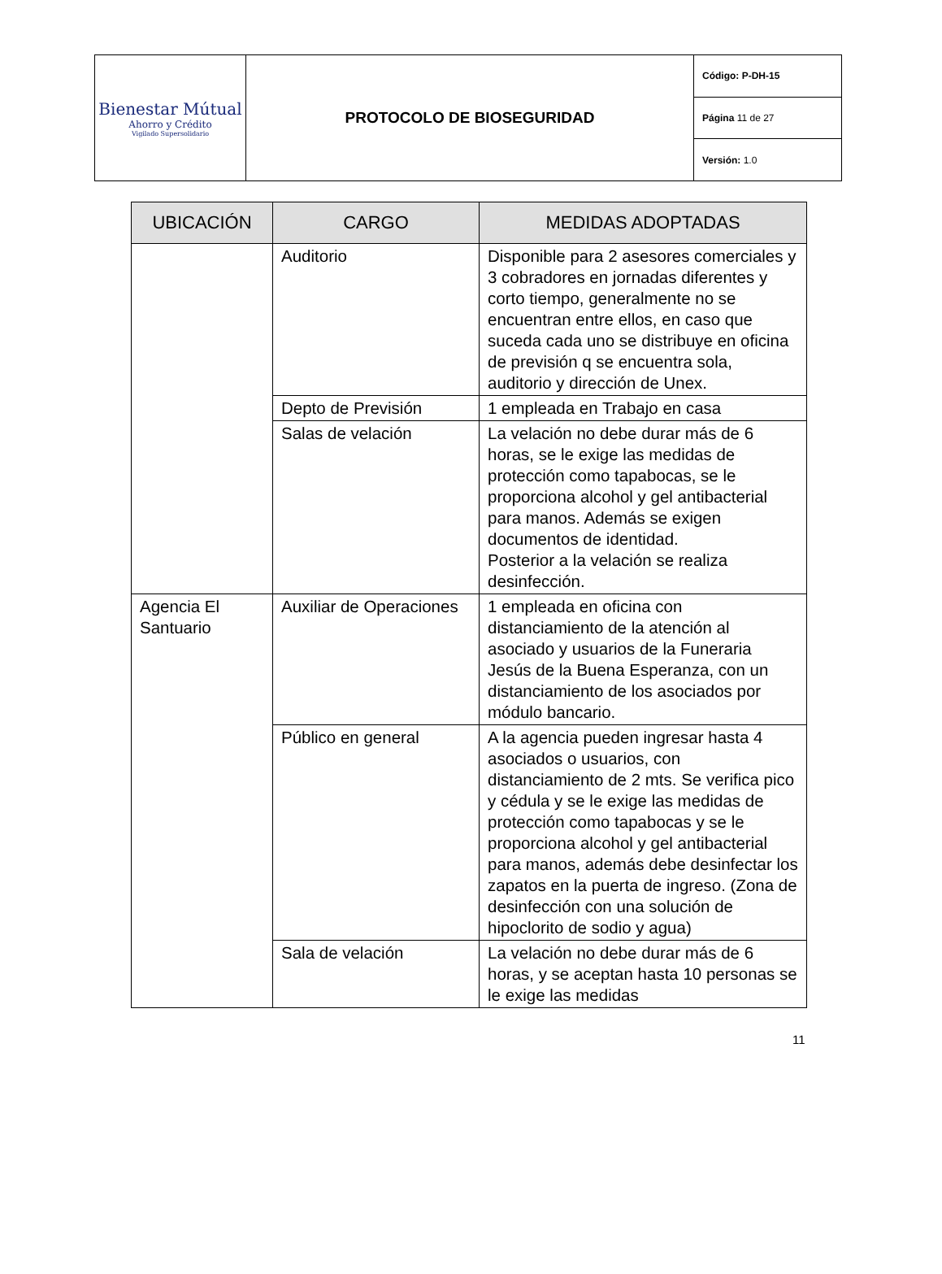| Bienestar Mútual Ahorro y Crédito Vigilado Supersolidario | PROTOCOLO DE BIOSEGURIDAD | Código: P-DH-15 |
| | | Página 11 de 27 |
| | | Versión: 1.0 |
| UBICACIÓN | CARGO | MEDIDAS ADOPTADAS |
| --- | --- | --- |
| | Auditorio | Disponible para 2 asesores comerciales y 3 cobradores en jornadas diferentes y corto tiempo, generalmente no se encuentran entre ellos, en caso que suceda cada uno se distribuye en oficina de previsión q se encuentra sola, auditorio y dirección de Unex. |
| | Depto de Previsión | 1 empleada en Trabajo en casa |
| | Salas de velación | La velación no debe durar más de 6 horas, se le exige las medidas de protección como tapabocas, se le proporciona alcohol y gel antibacterial para manos. Además se exigen documentos de identidad. Posterior a la velación se realiza desinfección. |
| Agencia El Santuario | Auxiliar de Operaciones | 1 empleada en oficina con distanciamiento de la atención al asociado y usuarios de la Funeraria Jesús de la Buena Esperanza, con un distanciamiento de los asociados por módulo bancario. |
| | Público en general | A la agencia pueden ingresar hasta 4 asociados o usuarios, con distanciamiento de 2 mts. Se verifica pico y cédula y se le exige las medidas de protección como tapabocas y se le proporciona alcohol y gel antibacterial para manos, además debe desinfectar los zapatos en la puerta de ingreso. (Zona de desinfección con una solución de hipoclorito de sodio y agua) |
| | Sala de velación | La velación no debe durar más de 6 horas, y se aceptan hasta 10 personas se le exige las medidas |
11